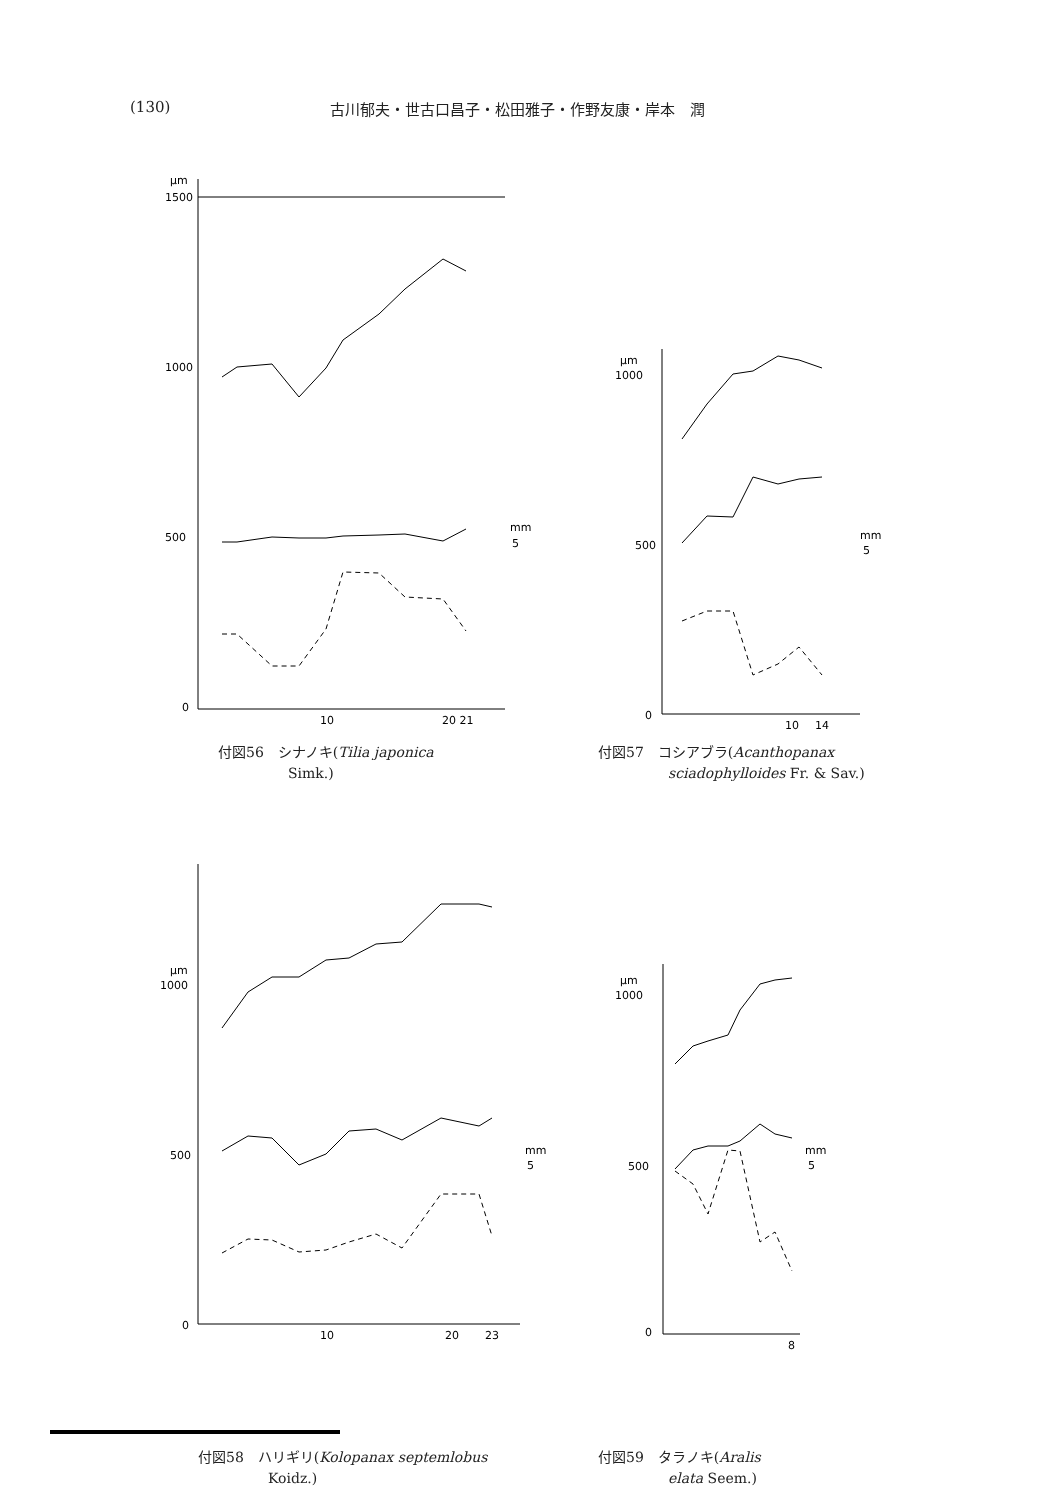(130) 古川郁夫・世古口昌子・松田雅子・作野友康・岸本　潤
μm
1500
1000
500
0
10
20 21
mm
5
付図56　シナノキ(Tilia japonica
　　　　　Simk.)
μm
1000
500
0
10
14
mm
5
付図57　コシアブラ(Acanthopanax
　　　　　sciadophylloides Fr. & Sav.)
μm
1000
500
0
10
20
23
mm
5
付図58　ハリギリ(Kolopanax septemlobus
　　　　　Koidz.)
μm
1000
500
0
8
mm
5
付図59　タラノキ(Aralis
　　　　　elata Seem.)